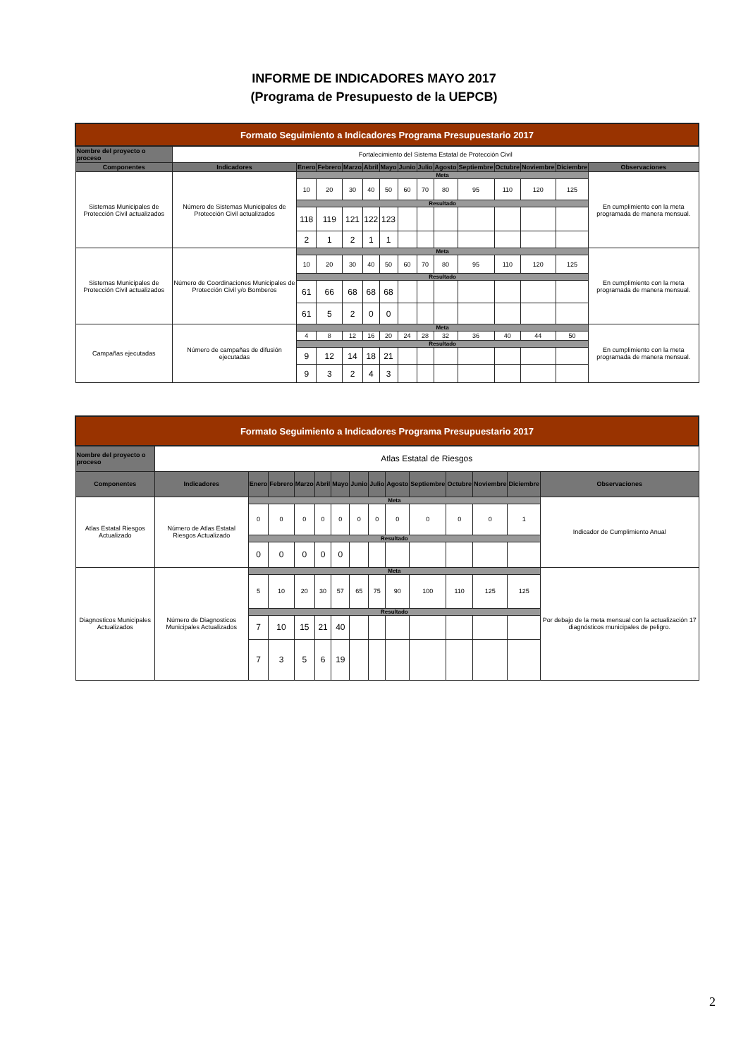INFORME DE INDICADORES MAYO 2017
(Programa de Presupuesto de la UEPCB)
| Formato Seguimiento a Indicadores Programa Presupuestario 2017 | | | | | | | | | | | | | | |
| --- | --- | --- | --- | --- | --- | --- | --- | --- | --- | --- | --- | --- | --- | --- |
| Nombre del proyecto o proceso | Fortalecimiento del Sistema Estatal de Protección Civil | | | | | | | | | | | | | |
| Componentes | Indicadores | Enero | Febrero | Marzo | Abril | Mayo | Junio | Julio | Agosto | Septiembre | Octubre | Noviembre | Diciembre | Observaciones |
| Sistemas Municipales de Protección Civil actualizados | Número de Sistemas Municipales de Protección Civil actualizados | Meta | | | | | | | | | | | | En cumplimiento con la meta programada de manera mensual. |
| | | 10 | 20 | 30 | 40 | 50 | 60 | 70 | 80 | 95 | 110 | 120 | 125 | |
| | | Resultado | | | | | | | | | | | | |
| | | 118 | 119 | 121 | 122 | 123 | | | | | | | | |
| | | 2 | 1 | 2 | 1 | 1 | | | | | | | | |
| Sistemas Municipales de Protección Civil actualizados | Número de Coordinaciones Municipales de Protección Civil y/o Bomberos | Meta | | | | | | | | | | | | En cumplimiento con la meta programada de manera mensual. |
| | | 10 | 20 | 30 | 40 | 50 | 60 | 70 | 80 | 95 | 110 | 120 | 125 | |
| | | Resultado | | | | | | | | | | | | |
| | | 61 | 66 | 68 | 68 | 68 | | | | | | | | |
| | | 61 | 5 | 2 | 0 | 0 | | | | | | | | |
| Campañas ejecutadas | Número de campañas de difusión ejecutadas | Meta | | | | | | | | | | | | En cumplimiento con la meta programada de manera mensual. |
| | | 4 | 8 | 12 | 16 | 20 | 24 | 28 | 32 | 36 | 40 | 44 | 50 | |
| | | Resultado | | | | | | | | | | | | |
| | | 9 | 12 | 14 | 18 | 21 | | | | | | | | |
| | | 9 | 3 | 2 | 4 | 3 | | | | | | | | |
| Formato Seguimiento a Indicadores Programa Presupuestario 2017 | | | | | | | | | | | | | | |
| --- | --- | --- | --- | --- | --- | --- | --- | --- | --- | --- | --- | --- | --- | --- |
| Nombre del proyecto o proceso | Atlas Estatal de Riesgos | | | | | | | | | | | | | |
| Componentes | Indicadores | Enero | Febrero | Marzo | Abril | Mayo | Junio | Julio | Agosto | Septiembre | Octubre | Noviembre | Diciembre | Observaciones |
| Atlas Estatal Riesgos Actualizado | Número de Atlas Estatal Riesgos Actualizado | Meta | | | | | | | | | | | | Indicador de Cumplimiento Anual |
| | | 0 | 0 | 0 | 0 | 0 | 0 | 0 | 0 | 0 | 0 | 0 | 1 | |
| | | Resultado | | | | | | | | | | | | |
| | | 0 | 0 | 0 | 0 | 0 | | | | | | | | |
| Diagnosticos Municipales Actualizados | Número de Diagnosticos Municipales Actualizados | Meta | | | | | | | | | | | | Por debajo de la meta mensual con la actualización 17 diagnósticos municipales de peligro. |
| | | 5 | 10 | 20 | 30 | 57 | 65 | 75 | 90 | 100 | 110 | 125 | 125 | |
| | | Resultado | | | | | | | | | | | | |
| | | 7 | 10 | 15 | 21 | 40 | | | | | | | | |
| | | 7 | 3 | 5 | 6 | 19 | | | | | | | | |
2